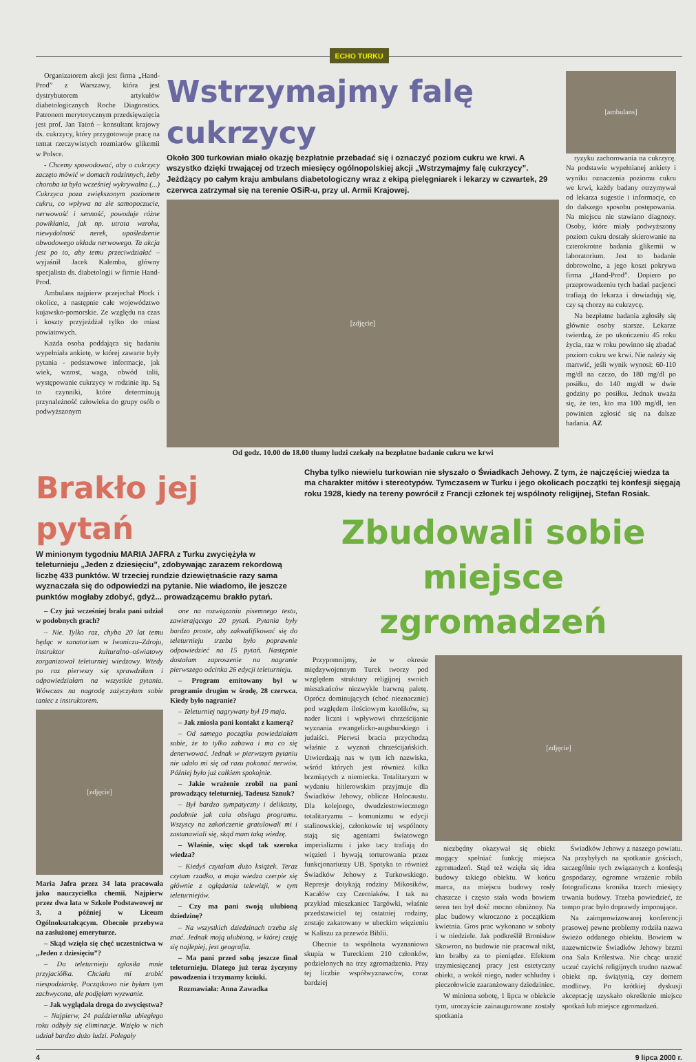ECHO TURKU
Organizatorem akcji jest firma „Hand-Prod” z Warszawy, która jest dystrybutorem artykułów diabetologicznych Roche Diagnostics. Patronem merytorycznym przedsięwzięcia jest prof. Jan Tatoń – konsultant krajowy ds. cukrzycy, który przygotowuje pracę na temat rzeczywistych rozmiarów glikemii w Polsce.
- Chcemy spowodować, aby o cukrzycy zaczęto mówić w domach rodzinnych, żeby choroba ta była wcześniej wykrywalna (...) Cukrzyca poza zwiększonym poziomem cukru, co wpływa na złe samopoczucie, nerwowość i senność, powoduje różne powikłania, jak np. utrata wzroku, niewydolność nerek, upośledzenie obwodowego układu nerwowego. Ta akcja jest po to, aby temu przeciwdziałać – wyjaśnił Jacek Kalemba, główny specjalista ds. diabetologii w firmie Hand-Prod.
Ambulans najpierw przejechał Płock i okolice, a następnie całe województwo kujawsko-pomorskie. Ze względu na czas i koszty przyjeżdżał tylko do miast powiatowych.
Każda osoba poddająca się badaniu wypełniała ankietę, w której zawarte były pytania - podstawowe informacje, jak wiek, wzrost, waga, obwód talii, występowanie cukrzycy w rodzinie itp. Są to czynniki, które determinują przynależność człowieka do grupy osób o podwyższonym
Wstrzymajmy falę cukrzycy
Około 300 turkowian miało okazję bezpłatnie przebadać się i oznaczyć poziom cukru we krwi. A wszystko dzięki trwającej od trzech miesięcy ogólnopolskiej akcji „Wstrzymajmy falę cukrzycy”. Jeżdżący po całym kraju ambulans diabetologiczny wraz z ekipą pielęgniarek i lekarzy w czwartek, 29 czerwca zatrzymał się na terenie OSiR-u, przy ul. Armii Krajowej.
[zdjęcie]
Od godz. 10.00 do 18.00 tłumy ludzi czekały na bezpłatne badanie cukru we krwi
[ambulans]
ryzyku zachorowania na cukrzycę. Na podstawie wypełnianej ankiety i wyniku oznaczenia poziomu cukru we krwi, każdy badany otrzymywał od lekarza sugestie i informacje, co do dalszego sposobu postępowania. Na miejscu nie stawiano diagnozy. Osoby, które miały podwyższony poziom cukru dostały skierowanie na czterokrotne badania glikemii w laboratorium. Jest to badanie dobrowolne, a jego koszt pokrywa firma „Hand-Prod”. Dopiero po przeprowadzeniu tych badań pacjenci trafiają do lekarza i dowiadują się, czy są chorzy na cukrzycę.
Na bezpłatne badania zgłosiły się głównie osoby starsze. Lekarze twierdzą, że po ukończeniu 45 roku życia, raz w roku powinno się zbadać poziom cukru we krwi. Nie należy się martwić, jeśli wynik wynosi: 60-110 mg/dl na czczo, do 180 mg/dl po posiłku, do 140 mg/dl w dwie godziny po posiłku. Jednak uważa się, że ten, kto ma 100 mg/dl, ten powinien zgłosić się na dalsze badania. AZ
Brakło jej pytań
W minionym tygodniu MARIA JAFRA z Turku zwyciężyła w teleturnieju „Jeden z dziesięciu”, zdobywając zarazem rekordową liczbę 433 punktów. W trzeciej rundzie dziewiętnaście razy sama wyznaczała się do odpowiedzi na pytanie. Nie wiadomo, ile jeszcze punktów mogłaby zdobyć, gdyż... prowadzącemu brakło pytań.
– Czy już wcześniej brała pani udział w podobnych grach?
– Nie. Tylko raz, chyba 20 lat temu będąc w sanatorium w Iwoniczu–Zdroju, instruktor kulturalno–oświatowy zorganizował teleturniej wiedzowy. Wtedy po raz pierwszy się sprawdziłam i odpowiedziałam na wszystkie pytania. Wówczas na nagrodę zażyczyłam sobie taniec z instruktorem.
[zdjęcie]
Maria Jafra przez 34 lata pracowała jako nauczycielka chemii. Najpierw przez dwa lata w Szkole Podstawowej nr 3, a później w Liceum Ogólnokształcącym. Obecnie przebywa na zasłużonej emeryturze.
– Skąd wzięła się chęć uczestnictwa w „Jeden z dziesięciu”?
– Do teleturnieju zgłosiła mnie przyjaciółka. Chciała mi zrobić niespodziankę. Początkowo nie byłam tym zachwycona, ale podjęłam wyzwanie.
– Jak wyglądała droga do zwycięstwa?
– Najpierw, 24 października ubiegłego roku odbyły się eliminacje. Wzięło w nich udział bardzo dużo ludzi. Polegały
one na rozwiązaniu pisemnego testu, zawierającego 20 pytań. Pytania były bardzo proste, aby zakwalifikować się do teleturnieju trzeba było poprawnie odpowiedzieć na 15 pytań. Następnie dostałam zaproszenie na nagranie pierwszego odcinka 26 edycji teleturnieju.
– Program emitowany był w programie drugim w środę, 28 czerwca. Kiedy było nagranie?
– Teleturniej nagrywany był 19 maja.
– Jak zniosła pani kontakt z kamerą?
– Od samego początku powiedziałam sobie, że to tylko zabawa i ma co się denerwować. Jednak w pierwszym pytaniu nie udało mi się od razu pokonać nerwów. Później było już całkiem spokojnie.
– Jakie wrażenie zrobił na pani prowadzący teleturniej, Tadeusz Sznuk?
– Był bardzo sympatyczny i delikatny, podobnie jak cała obsługa programu. Wszyscy na zakończenie gratulowali mi i zastanawiali się, skąd mam taką wiedzę.
– Właśnie, więc skąd tak szeroka wiedza?
– Kiedyś czytałam dużo książek. Teraz czytam rzadko, a moja wiedza czerpie się głównie z oglądania telewizji, w tym teleturniejów.
– Czy ma pani swoją ulubioną dziedzinę?
– Na wszystkich dziedzinach trzeba się znać. Jednak moją ulubioną, w której czuję się najlepiej, jest geografia.
– Ma pani przed sobą jeszcze finał teleturnieju. Dlatego już teraz życzymy powodzenia i trzymamy kciuki.
Rozmawiała: Anna Zawadka
Chyba tylko niewielu turkowian nie słyszało o Świadkach Jehowy. Z tym, że najczęściej wiedza ta ma charakter mitów i stereotypów. Tymczasem w Turku i jego okolicach początki tej konfesji sięgają roku 1928, kiedy na tereny powrócił z Francji członek tej wspólnoty religijnej, Stefan Rosiak.
Zbudowali sobie miejsce zgromadzeń
Przypomnijmy, że w okresie międzywojennym Turek tworzy pod względem struktury religijnej swoich mieszkańców niezwykle barwną paletę. Oprócz dominujących (choć nieznacznie) pod względem ilościowym katolików, są nader liczni i wpływowi chrześcijanie wyznania ewangelicko-augsburskiego i judaiści. Pierwsi bracia przychodzą właśnie z wyznań chrześcijańskich. Utwierdzają nas w tym ich nazwiska, wśród których jest również kilka brzmiących z niemiecka. Totalitaryzm w wydaniu hitlerowskim przyjmuje dla Świadków Jehowy, oblicze Holocaustu. Dla kolejnego, dwudziestowiecznego totalitaryzmu – komunizmu w edycji stalinowskiej, członkowie tej wspólnoty stają się agentami światowego imperializmu i jako tacy trafiają do więzień i bywają torturowania przez funkcjonariuszy UB. Spotyka to również Świadków Jehowy z Turkowskiego. Represje dotykają rodziny Mikosików, Kacałów czy Czerniaków. I tak na przykład mieszkaniec Targówki, właśnie przedstawiciel tej ostatniej rodziny, zostaje zakatowany w ubeckim więzieniu w Kaliszu za przewóz Biblii.
Obecnie ta wspólnota wyznaniowa skupia w Tureckiem 210 członków, podzielonych na trzy zgromadzenia. Przy tej liczbie współwyznawców, coraz bardziej
[zdjęcie]
niezbędny okazywał się obiekt mogący spełniać funkcję miejsca zgromadzeń. Stąd też wzięła się idea budowy takiego obiektu. W końcu marca, na miejscu budowy rosły chaszcze i często stała woda bowiem teren ten był dość mocno obniżony. Na plac budowy wkroczono z początkiem kwietnia. Gros prac wykonano w soboty i w niedziele. Jak podkreślił Bronisław Skowron, na budowie nie pracował nikt, kto brałby za to pieniądze. Efektem trzymiesięcznej pracy jest estetyczny obiekt, a wokół niego, nader schludny i pieczołowicie zaaranżowany dziedziniec.
W miniona sobotę, 1 lipca w obiekcie tym, uroczyście zainaugurowane zostały spotkania
Świadków Jehowy z naszego powiatu. Na przybyłych na spotkanie gościach, szczególnie tych związanych z konfesją gospodarzy, ogromne wrażenie robiła fotograficzna kronika trzech miesięcy trwania budowy. Trzeba powiedzieć, że tempo prac było doprawdy imponujące.
Na zaimprowizowanej konferencji prasowej pewne problemy rodziła nazwa świeżo oddanego obiektu. Bowiem w nazewnictwie Świadków Jehowy brzmi ona Sala Królestwa. Nie chcąc urazić uczuć czyichś religijnych trudno nazwać obiekt np. świątynią, czy domem modlitwy. Po krótkiej dyskusji akceptację uzyskało określenie miejsce spotkań lub miejsce zgromadzeń.
4 9 lipca 2000 r.